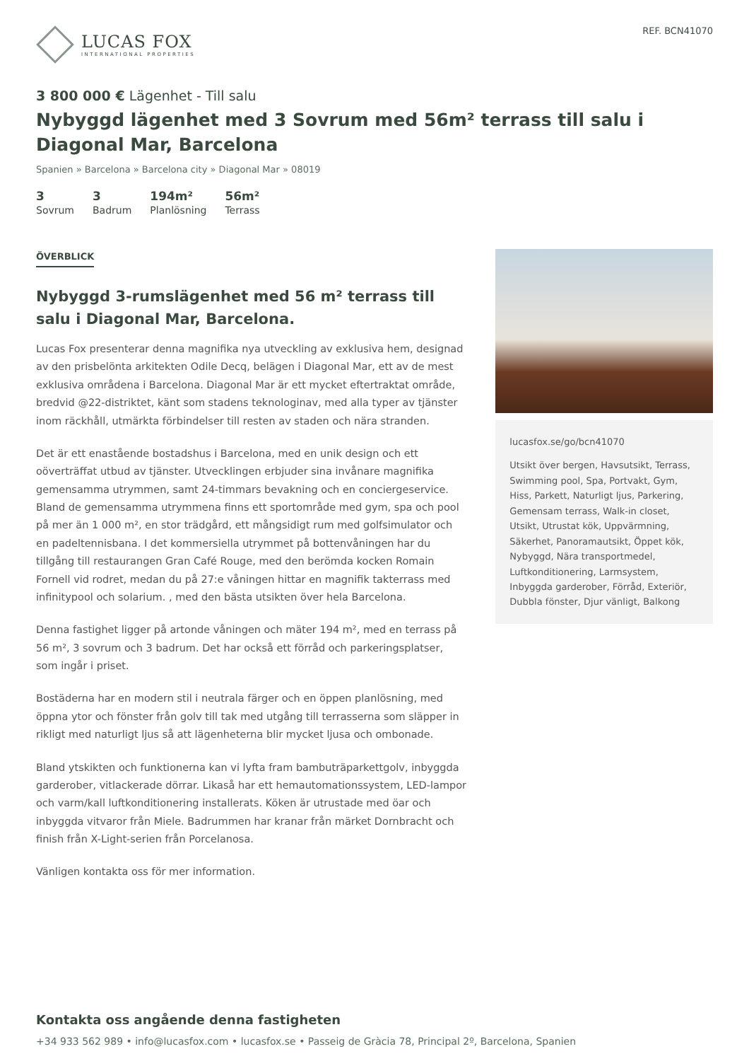LUCAS FOX
INTERNATIONAL PROPERTIES
REF. BCN41070
3 800 000 € Lägenhet - Till salu
Nybyggd lägenhet med 3 Sovrum med 56m² terrass till salu i Diagonal Mar, Barcelona
Spanien » Barcelona » Barcelona city » Diagonal Mar » 08019
3
Sovrum
3
Badrum
194m²
Planlösning
56m²
Terrass
ÖVERBLICK
Nybyggd 3-rumslägenhet med 56 m² terrass till salu i Diagonal Mar, Barcelona.
Lucas Fox presenterar denna magnifika nya utveckling av exklusiva hem, designad av den prisbelönta arkitekten Odile Decq, belägen i Diagonal Mar, ett av de mest exklusiva områdena i Barcelona. Diagonal Mar är ett mycket eftertraktat område, bredvid @22-distriktet, känt som stadens teknologinav, med alla typer av tjänster inom räckhåll, utmärkta förbindelser till resten av staden och nära stranden.
Det är ett enastående bostadshus i Barcelona, med en unik design och ett oöverträffat utbud av tjänster. Utvecklingen erbjuder sina invånare magnifika gemensamma utrymmen, samt 24-timmars bevakning och en conciergeservice. Bland de gemensamma utrymmena finns ett sportområde med gym, spa och pool på mer än 1 000 m², en stor trädgård, ett mångsidigt rum med golfsimulator och en padeltennisbana. I det kommersiella utrymmet på bottenvåningen har du tillgång till restaurangen Gran Café Rouge, med den berömda kocken Romain Fornell vid rodret, medan du på 27:e våningen hittar en magnifik takterrass med infinitypool och solarium. , med den bästa utsikten över hela Barcelona.
Denna fastighet ligger på artonde våningen och mäter 194 m², med en terrass på 56 m², 3 sovrum och 3 badrum. Det har också ett förråd och parkeringsplatser, som ingår i priset.
Bostäderna har en modern stil i neutrala färger och en öppen planlösning, med öppna ytor och fönster från golv till tak med utgång till terrasserna som släpper in rikligt med naturligt ljus så att lägenheterna blir mycket ljusa och ombonade.
Bland ytskikten och funktionerna kan vi lyfta fram bambuträparkettgolv, inbyggda garderober, vitlackerade dörrar. Likaså har ett hemautomationssystem, LED-lampor och varm/kall luftkonditionering installerats. Köken är utrustade med öar och inbyggda vitvaror från Miele. Badrummen har kranar från märket Dornbracht och finish från X-Light-serien från Porcelanosa.
Vänligen kontakta oss för mer information.
lucasfox.se/go/bcn41070
Utsikt över bergen, Havsutsikt, Terrass, Swimming pool, Spa, Portvakt, Gym, Hiss, Parkett, Naturligt ljus, Parkering, Gemensam terrass, Walk-in closet, Utsikt, Utrustat kök, Uppvärmning, Säkerhet, Panoramautsikt, Öppet kök, Nybyggd, Nära transportmedel, Luftkonditionering, Larmsystem, Inbyggda garderober, Förråd, Exteriör, Dubbla fönster, Djur vänligt, Balkong
Kontakta oss angående denna fastigheten
+34 933 562 989 • info@lucasfox.com • lucasfox.se • Passeig de Gràcia 78, Principal 2º, Barcelona, Spanien